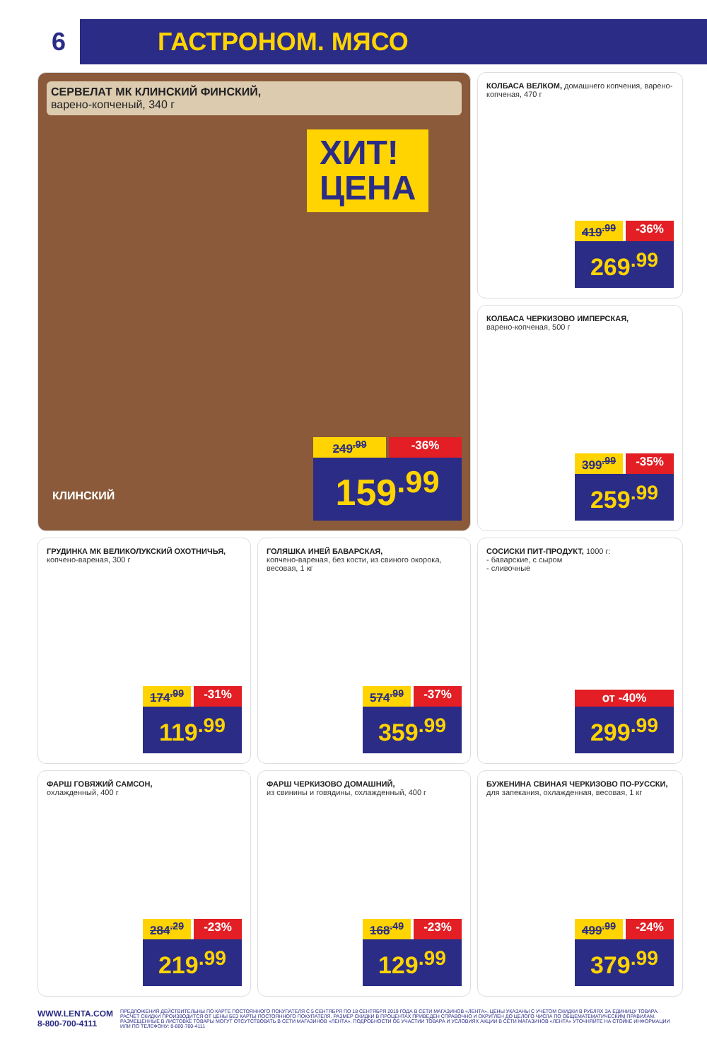6
ГАСТРОНОМ. МЯСО
СЕРВЕЛАТ МК КЛИНСКИЙ ФИНСКИЙ,
варено-копченый, 340 г
ХИТ!
ЦЕНА
КЛИНСКИЙ
249<sup>.99</sup> -36%
159<sup>.99</sup>
КОЛБАСА ВЕЛКОМ, домашнего копчения, варено-копченая, 470 г
419<sup>.99</sup> -36%
269<sup>.99</sup>
КОЛБАСА ЧЕРКИЗОВО ИМПЕРСКАЯ,
варено-копченая, 500 г
399<sup>.99</sup> -35%
259<sup>.99</sup>
ГРУДИНКА МК ВЕЛИКОЛУКСКИЙ ОХОТНИЧЬЯ, копчено-вареная, 300 г
174<sup>.99</sup> -31%
119<sup>.99</sup>
ГОЛЯШКА ИНЕЙ БАВАРСКАЯ,
копчено-вареная, без кости, из свиного окорока, весовая, 1 кг
574<sup>.99</sup> -37%
359<sup>.99</sup>
СОСИСКИ ПИТ-ПРОДУКТ, 1000 г:
- баварские, с сыром
- сливочные
от -40%
299<sup>.99</sup>
ФАРШ ГОВЯЖИЙ САМСОН,
охлажденный, 400 г
284<sup>.29</sup> -23%
219<sup>.99</sup>
ФАРШ ЧЕРКИЗОВО ДОМАШНИЙ,
из свинины и говядины, охлажденный, 400 г
168<sup>.49</sup> -23%
129<sup>.99</sup>
БУЖЕНИНА СВИНАЯ ЧЕРКИЗОВО ПО-РУССКИ, для запекания, охлажденная, весовая, 1 кг
499<sup>.99</sup> -24%
379<sup>.99</sup>
WWW.LENTA.COM
8-800-700-4111
ПРЕДЛОЖЕНИЯ ДЕЙСТВИТЕЛЬНЫ ПО КАРТЕ ПОСТОЯННОГО ПОКУПАТЕЛЯ С 5 СЕНТЯБРЯ ПО 18 СЕНТЯБРЯ 2019 ГОДА В СЕТИ МАГАЗИНОВ «ЛЕНТА». ЦЕНЫ УКАЗАНЫ С УЧЕТОМ СКИДКИ В РУБЛЯХ ЗА ЕДИНИЦУ ТОВАРА. РАСЧЕТ СКИДКИ ПРОИЗВОДИТСЯ ОТ ЦЕНЫ БЕЗ КАРТЫ ПОСТОЯННОГО ПОКУПАТЕЛЯ. РАЗМЕР СКИДКИ В ПРОЦЕНТАХ ПРИВЕДЕН СПРАВОЧНО И ОКРУГЛЕН ДО ЦЕЛОГО ЧИСЛА ПО ОБЩЕМАТЕМАТИЧЕСКИМ ПРАВИЛАМ. РАЗМЕЩЕННЫЕ В ЛИСТОВКЕ ТОВАРЫ МОГУТ ОТСУТСТВОВАТЬ В СЕТИ МАГАЗИНОВ «ЛЕНТА». ПОДРОБНОСТИ ОБ УЧАСТИИ ТОВАРА И УСЛОВИЯХ АКЦИИ В СЕТИ МАГАЗИНОВ «ЛЕНТА» УТОЧНЯЙТЕ НА СТОЙКЕ ИНФОРМАЦИИ ИЛИ ПО ТЕЛЕФОНУ: 8-800-700-4111